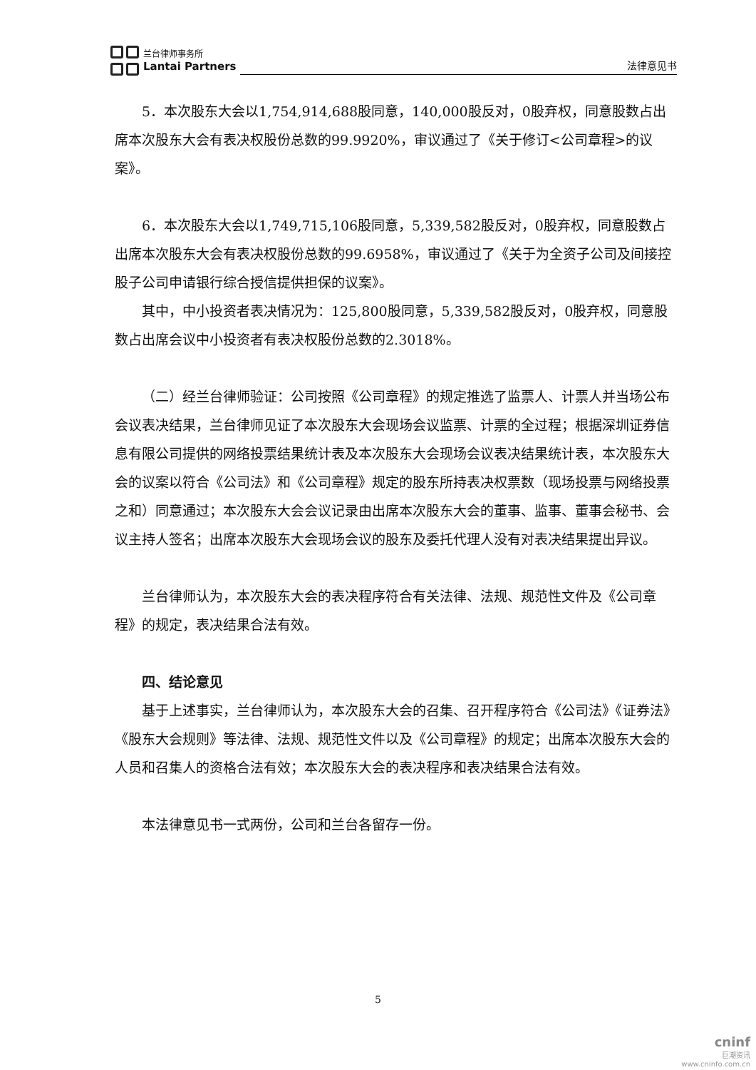兰台律师事务所
Lantai Partners
法律意见书
5．本次股东大会以1,754,914,688股同意，140,000股反对，0股弃权，同意股数占出席本次股东大会有表决权股份总数的99.9920%，审议通过了《关于修订<公司章程>的议案》。
6．本次股东大会以1,749,715,106股同意，5,339,582股反对，0股弃权，同意股数占出席本次股东大会有表决权股份总数的99.6958%，审议通过了《关于为全资子公司及间接控股子公司申请银行综合授信提供担保的议案》。
其中，中小投资者表决情况为：125,800股同意，5,339,582股反对，0股弃权，同意股数占出席会议中小投资者有表决权股份总数的2.3018%。
（二）经兰台律师验证：公司按照《公司章程》的规定推选了监票人、计票人并当场公布会议表决结果，兰台律师见证了本次股东大会现场会议监票、计票的全过程；根据深圳证券信息有限公司提供的网络投票结果统计表及本次股东大会现场会议表决结果统计表，本次股东大会的议案以符合《公司法》和《公司章程》规定的股东所持表决权票数（现场投票与网络投票之和）同意通过；本次股东大会会议记录由出席本次股东大会的董事、监事、董事会秘书、会议主持人签名；出席本次股东大会现场会议的股东及委托代理人没有对表决结果提出异议。
兰台律师认为，本次股东大会的表决程序符合有关法律、法规、规范性文件及《公司章程》的规定，表决结果合法有效。
四、结论意见
基于上述事实，兰台律师认为，本次股东大会的召集、召开程序符合《公司法》《证券法》《股东大会规则》等法律、法规、规范性文件以及《公司章程》的规定；出席本次股东大会的人员和召集人的资格合法有效；本次股东大会的表决程序和表决结果合法有效。
本法律意见书一式两份，公司和兰台各留存一份。
5
cninf
巨潮资讯
www.cninfo.com.cn